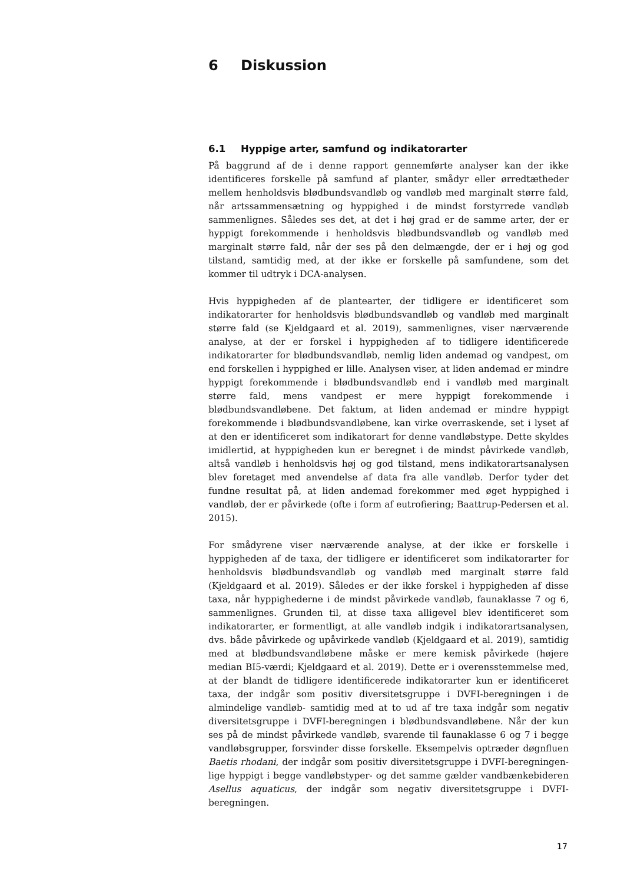6 Diskussion
6.1 Hyppige arter, samfund og indikatorarter
På baggrund af de i denne rapport gennemførte analyser kan der ikke identificeres forskelle på samfund af planter, smådyr eller ørredtætheder mellem henholdsvis blødbundsvandløb og vandløb med marginalt større fald, når artssammensætning og hyppighed i de mindst forstyrrede vandløb sammenlignes. Således ses det, at det i høj grad er de samme arter, der er hyppigt forekommende i henholdsvis blødbundsvandløb og vandløb med marginalt større fald, når der ses på den delmængde, der er i høj og god tilstand, samtidig med, at der ikke er forskelle på samfundene, som det kommer til udtryk i DCA-analysen.
Hvis hyppigheden af de plantearter, der tidligere er identificeret som indikatorarter for henholdsvis blødbundsvandløb og vandløb med marginalt større fald (se Kjeldgaard et al. 2019), sammenlignes, viser nærværende analyse, at der er forskel i hyppigheden af to tidligere identificerede indikatorarter for blødbundsvandløb, nemlig liden andemad og vandpest, om end forskellen i hyppighed er lille. Analysen viser, at liden andemad er mindre hyppigt forekommende i blødbundsvandløb end i vandløb med marginalt større fald, mens vandpest er mere hyppigt forekommende i blødbundsvandløbene. Det faktum, at liden andemad er mindre hyppigt forekommende i blødbundsvandløbene, kan virke overraskende, set i lyset af at den er identificeret som indikatorart for denne vandløbstype. Dette skyldes imidlertid, at hyppigheden kun er beregnet i de mindst påvirkede vandløb, altså vandløb i henholdsvis høj og god tilstand, mens indikatorartsanalysen blev foretaget med anvendelse af data fra alle vandløb. Derfor tyder det fundne resultat på, at liden andemad forekommer med øget hyppighed i vandløb, der er påvirkede (ofte i form af eutrofiering; Baattrup-Pedersen et al. 2015).
For smådyrene viser nærværende analyse, at der ikke er forskelle i hyppigheden af de taxa, der tidligere er identificeret som indikatorarter for henholdsvis blødbundsvandløb og vandløb med marginalt større fald (Kjeldgaard et al. 2019). Således er der ikke forskel i hyppigheden af disse taxa, når hyppighederne i de mindst påvirkede vandløb, faunaklasse 7 og 6, sammenlignes. Grunden til, at disse taxa alligevel blev identificeret som indikatorarter, er formentligt, at alle vandløb indgik i indikatorartsanalysen, dvs. både påvirkede og upåvirkede vandløb (Kjeldgaard et al. 2019), samtidig med at blødbundsvandløbene måske er mere kemisk påvirkede (højere median BI5-værdi; Kjeldgaard et al. 2019). Dette er i overensstemmelse med, at der blandt de tidligere identificerede indikatorarter kun er identificeret taxa, der indgår som positiv diversitetsgruppe i DVFI-beregningen i de almindelige vandløb- samtidig med at to ud af tre taxa indgår som negativ diversitetsgruppe i DVFI-beregningen i blødbundsvandløbene. Når der kun ses på de mindst påvirkede vandløb, svarende til faunaklasse 6 og 7 i begge vandløbsgrupper, forsvinder disse forskelle. Eksempelvis optræder døgnfluen Baetis rhodani, der indgår som positiv diversitetsgruppe i DVFI-beregningen- lige hyppigt i begge vandløbstyper- og det samme gælder vandbænkebideren Asellus aquaticus, der indgår som negativ diversitetsgruppe i DVFI-beregningen.
17